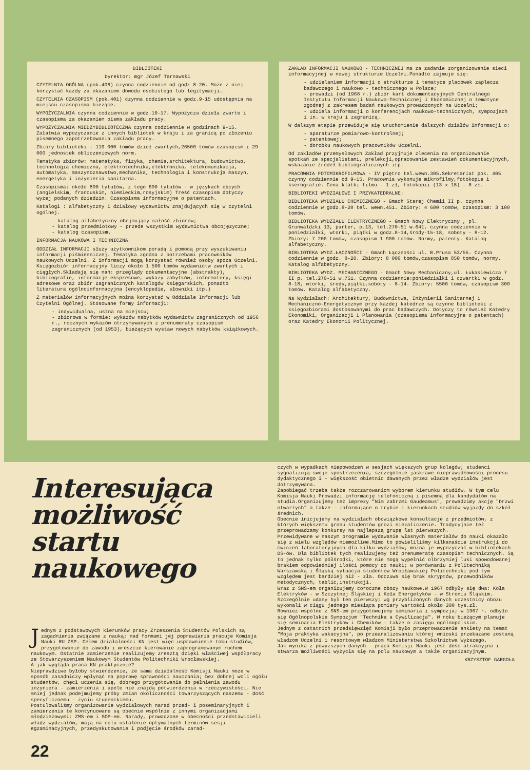BIBLIOTEKI
Dyrektor: mgr Józef Tarnawski
CZYTELNIA OGÓLNA (pok.406) czynna codziennie od godz 8-20. Może z niej korzystać każdy za okazaniem dowodu osobistego lub legitymacji.
CZYTELNIA CZASOPISM (pok.401) czynna codziennie w godz.9-15 udostępnia na miejscu czasopisma bieżące.
WYPOŻYCZALNIA czynna codziennie w godz.10-17. Wypożycza dzieła zwarte i czasopisma za okazaniem pisma zakładu pracy.
WYPOŻYCZALNIA MIEDZYBIBLIOTECZNA czynna codziennie w godzinach 9-15. Załatwia wypożyczanie z innych bibliotek w kraju i za granicą po złożeniu pisemnego zapotrzebowania zakładu pracy.
Zbiory biblioteki : 119 000 tomów dzieł zwartych,26500 tomów czasopism i 29 000 jednostek obliczeniowych norm.
Tematyka zbiorów: matematyka, fizyka, chemia,architektura, budownictwo, technologia chemiczna, elektrotechnika,elektronika, telekomunikacja, automatyka, maszynoznawstwo,mechanika, technologia i konstrukcja maszyn, energetyka i inżynieria sanitarna.
Czasopisma: około 800 tytułów, z tego 600 tytułów - w językach obcych (angielskim, francuskim, niemieckim,rosyjskim) Treść czasopism dotyczy wyżej podanych dziedzin. Czasopisma informacyjne o patentach.
Katalogi : alfabetyczny i działowy wydawnictw znajdujących się w czytelni ogólnej.
- katalog alfabetyczny obejmujący całość zbiorów;
- katalog przedmiotowy - przede wszystkim wydawnictwa obcojęzyczne;
- katalog czasopism.
INFORMACJA NAUKOWA I TECHNICZNA
ODDZIAŁ INFORMACJI służy użytkownikom poradą i pomocą przy wyszukiwaniu informacji piśmienniczej. Tematyka zgodna z potrzebami pracowników naukowych Uczelni. Z informacji mogą korzystać również osoby spoza Uczelni. Księgozbiór informacyjny liczy około 1 500 tomów wydawnictw zwartych i ciągłych.Składają się nań: przeglądy dokumentacyjne (abstrakty), bibliografie, informacje ekspresowe, wykazy zabytków, informatory, księgi adresowe oraz zbiór zagranicznych katalogów księgarskich, ponadto literatura ogólnoinformacyjna (encyklopedie, słowniki itp.)
Z materiałów informacyjnych można korzystać w Oddziale Informacji lub Czytelni Ogólnej. Stosowane formy informacji:
- indywidualna, ustna na miejscu;
- zbiorowa w formie: wykazów nabytków wydawnictw zagranicznych od 1956 r., rocznych wykazów otrzymywanych z prenumeraty czasopism zagranicznych (od 1953), bieżących wystaw nowych nabytków książkowych.
ZAKŁAD INFORMACJI NAUKOWO - TECHNICZNEJ ma za zadanie zorganizowanie sieci informacyjnej w nowej strukturze Uczelni.Ponadto zajmuje się:
- udzielaniem informacji o strukturze i tematyce placówek zaplecza badawczego i naukowo - technicznego w Polsce;
- prowadzi (od 1968 r.) zbiór kart dokumentacyjnych Centralnego Instytutu Informacji Naukowo-Technicznej i Ekonomicznej o tematyce zgodnej z zakresem badań naukowych prowadzonych na Uczelni;
- udziela informacji o konferencjach naukowo-technicznych, sympozjach i in. w kraju i zagranicą.
W dalszym etapie przewiduje się uruchomienie dalszych działów informacji o:
- aparaturze pomiarowo-kontrolnej;
- patentowej;
- dorobku naukowych pracowników Uczelni.
Od zakładów przemysłowych Zakład przyjmuje zlecenia na organizowanie spotkań ze specjalistami, prelekcji,opracowanie zestawień dokumentacyjnych, wskazanie źródeł bibliograficznych itp.
PRACOWNIA FOTOMIKROFILMOWA - IV piętro tel.wewn.305.Sekretariat pok. 405 czynny codziennie od 9-15. Pracownia wykonuje mikrofilmy,fotokopie i kserografie. Cena klatki filmu - 1 zł, fotokopii (13 x 18) - 8 zł.
BIBLIOTEKI WYDZIAŁOWE I PRZYKATEDRALNE:
BIBLIOTEKA WYDZIAŁU CHEMICZNEGO - Gmach Starej Chemii II p. czynna codziennie w godz.8-20 tel. wewn.451. Zbiory: 4 600 tomów, czasopism: 3 100 tomów.
BIBLIOTEKA WYDZIAŁU ELEKTRYCZNEGO - Gmach Nowy Elektryczny , pl. Grunwaldzki 13, parter, p.13, tel.270-51 w.641, czynna codziennie w poniedziałki, wtorki, piątki w godz.8-14,środy-15-18, soboty - 8-12. Zbiory: 7 200 tomów, czasopism 1 900 tomów. Normy, patenty. Katalog alfabetyczny.
BIBLIOTEKA WYDZ.ŁĄCZNOŚCI - Gmach Łączności ul. B.Prusa 53/55. Czynna codziennie w godz. 8-20. Zbiory: 8 000 tomów,czasopism 850 tomów, normy. Katalog alfabetyczny.
BIBLIOTEKA WYDZ. MECHANICZNEGO - Gmach Nowy Mechaniczny,ul. Łukasiewicza 7 II p. tel.270-51 w.751. Czynna codziennie:poniedziałki i czwartki w godz. 8-18, wtorki, środy,piątki,soboty - 8-14. Zbiory: 5500 tomów, czasopism 300 tomów. Katalog alfabetyczny.
Na Wydziałach: Architektury, Budownictwa, Inżynierii Sanitarnej i Mechaniczno-Energetycznym przy każdej katedrze są czynne biblioteki z księgozbiorami dostosowanymi do prac badawczych. Dotyczy to również Katedry Ekonomiki, Organizacji i Planowania (czasopisma informacyjne o patentach) oraz Katedry Ekonomii Politycznej.
Interesująca możliwość startu naukowego
Jednym z podstawowych kierunków pracy Zrzeszenia Studentów Polskich są zagadnienia związane z nauką; nad formami jej poprawiania pracuje Komisja Nauki RU ZSP. Celem działalności KN jest więc usprawnienie toku studiów, przygotowanie do zawodu i wreszcie kierowanie zaprogramowanym ruchem naukowym. Ostatnie zamierzenie realizujemy zresztą dzięki właściwej współpracy ze Stowarzyszeniem Naukowym Studentów Politechniki Wrocławskiej.
A jak wygląda praca KN praktycznie?
Nieprawdziwe byłoby stwierdzenie, że sama działalność Komisji Nauki może w sposób zasadniczy wpłynąć na poprawę sprawności nauczania; bez dobrej woli ogółu studentów, chęci uczenia się, dobrego przygotowania do pełnienia zawodu inżyniera - zamierzenia i apele nie znajdą potwierdzenia w rzeczywistości. Nie mniej jednak podejmujemy próby zmian okoliczności towarzyszących naszemu - dość specyficznemu - życiu studenckiemu.
Postulowaliśmy organizowanie wydziałowych narad przed- i poseminaryjnych i zamierzenia te kontynuowane są obecnie wspólnie z innymi organizacjami młodzieżowymi: ZMS-em i SOP-em. Narady, prowadzone w obecności przedstawicieli władz wydziałów, mają na celu ustalenie optymalnych terminów sesji egzaminacyjnych, przedyskutowanie i podjęcie środków zarad-
22
czych w wypadkach niepowodzeń w sesjach większych grup kolegów; studenci sygnalizują swoje spostrzeżenia, szczególnie jaskrawe nieprawidłowości procesu dydaktycznego i - większość obietnic dawanych przez władze wydziałów jest dotrzymywana.
Zapobiegać trzeba także rozczarowaniom wyborem kierunku studiów. W tym celu Komisja Nauki Prowadzi informację telefoniczną i pisemną dla kandydatów na studia.Organizujemy też imprezy "Nim zabrzmi Gaudeamus", prowadzimy akcję "Drzwi otwartych" a także - informujące o trybie i kierunkach studiów wyjazdy do szkół średnich.
Obecnie inicjujemy na wydziałach obowiązkowe konsultacje z przedmiotów, z których większemu gronu studentów grozi niezaliczenie. Tradycyjnie też przeprowadzamy konkursy na najlepszą grupę lat pierwszych.
Przewidywane w naszym programie wydawanie własnych materiałów do nauki okazało się z wielu względów niemożliwe.Mimo to powieliliśmy kilkanaście instrukcji do ćwiczeń laboratoryjnych dla kilku wydziałów; można je wypożyczać w bibliotekach DS-ów. Dla bibliotek tych realizujemy też prenumeratę czasopism technicznych. Są to jednak tylko półśrodki, które nie mogą wypełnić olbrzymiej luki spowodowanej brakiem odpowiedniej ilości pomocy do nauki; w porównaniu z Politechniką Warszawską i Śląską sytuacja studentów Wrocławskiej Politechniki pod tym względem jest bardziej niż - zła. Odczuwa się brak skryptów, przewodników metodycznych, tablic,instrukcji.
Wraz z SNS-em organizujemy coroczne obozy naukowe.W 1967 odbyły się dwa: Koła Elektryków - w Szczytnej Śląskiej i Koła Energetyków - w Stroniu Śląskim. Szczególnie udany był ten pierwszy; wg przybliżonych danych uczestnicy obozu wykonali w ciągu jednego miesiąca pomiary wartości około 300 tys.zł.
Również wspólne z SNS-em przygotowujemy seminaria i sympozja; w 1967 r. odbyło się Ogólnopolskie Sympozjum "Technika a Cywilizacja". W roku bieżącym planuje się seminaria Elektryków i Chemików - także o zasięgu ogólnopolskim.
Jednym z ostatnich przedsięwzięć Komisji było przeprowadzenie ankiety na temat "Moja praktyka wakacyjna", po przeanalizowaniu której wnioski przekazane zostaną władzom Uczelni i resortowym władzom Ministerstwa Szkolnictwa Wyższego.
Jak wynika z powyższych danych - praca Komisji Nauki jest dość atrakcyjna i stwarza możliwości wyżycia się na polu naukowym a także organizacyjnym.
KRZYSZTOF GARGOŁA